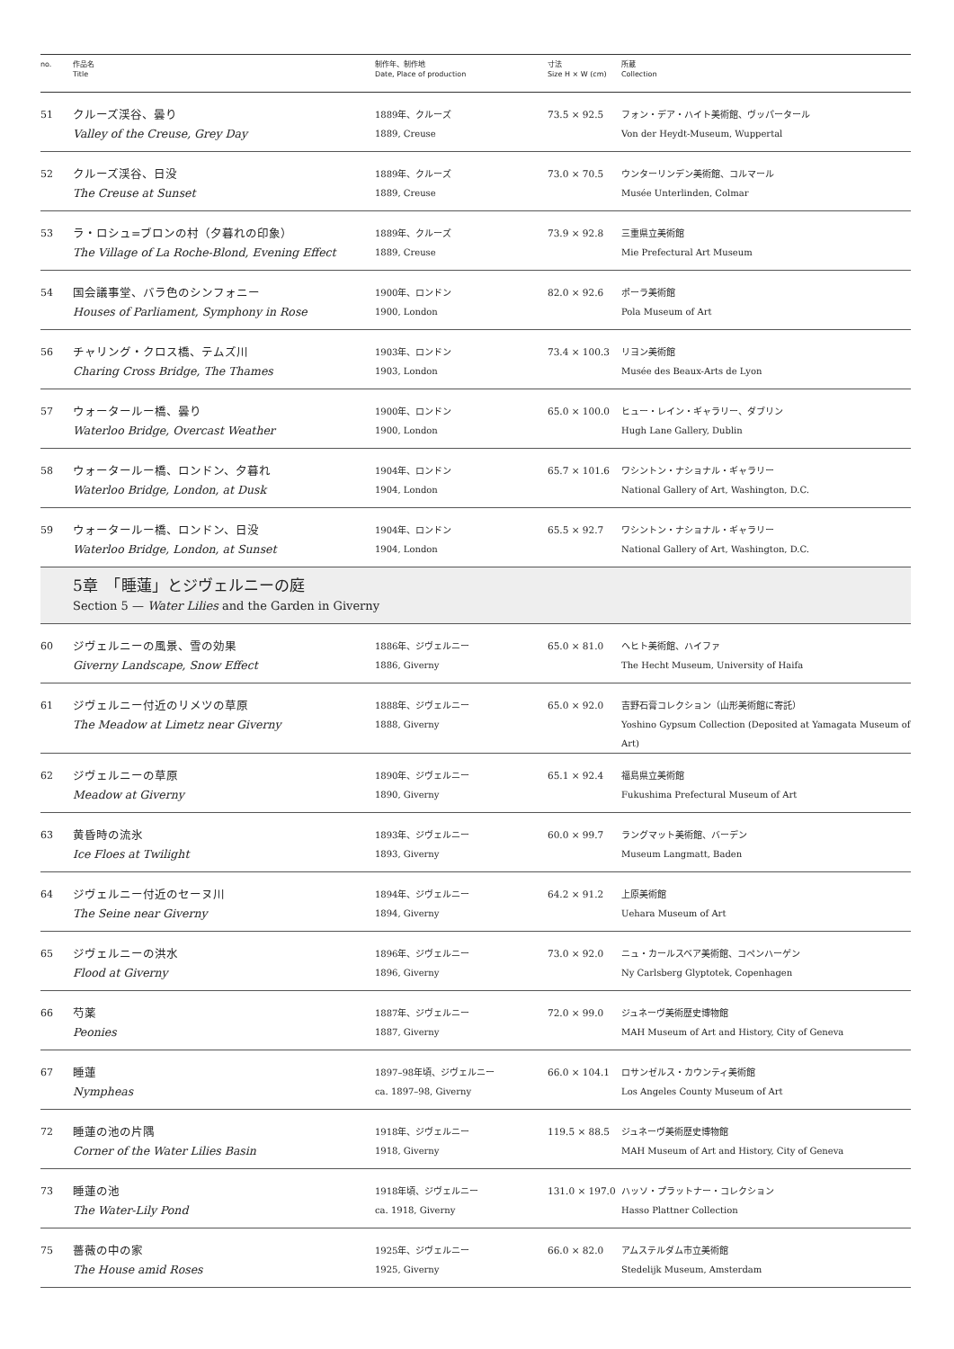| no. | 作品名 Title | 制作年、制作地 Date, Place of production | 寸法 Size H × W (cm) | 所蔵 Collection |
| --- | --- | --- | --- | --- |
| 51 | クルーズ渓谷、曇り Valley of the Creuse, Grey Day | 1889年、クルーズ 1889, Creuse | 73.5 × 92.5 | フォン・デア・ハイト美術館、ヴッパータール Von der Heydt-Museum, Wuppertal |
| 52 | クルーズ渓谷、日没 The Creuse at Sunset | 1889年、クルーズ 1889, Creuse | 73.0 × 70.5 | ウンターリンデン美術館、コルマール Musée Unterlinden, Colmar |
| 53 | ラ・ロシュ=ブロンの村（夕暮れの印象） The Village of La Roche-Blond, Evening Effect | 1889年、クルーズ 1889, Creuse | 73.9 × 92.8 | 三重県立美術館 Mie Prefectural Art Museum |
| 54 | 国会議事堂、バラ色のシンフォニー Houses of Parliament, Symphony in Rose | 1900年、ロンドン 1900, London | 82.0 × 92.6 | ポーラ美術館 Pola Museum of Art |
| 56 | チャリング・クロス橋、テムズ川 Charing Cross Bridge, The Thames | 1903年、ロンドン 1903, London | 73.4 × 100.3 | リヨン美術館 Musée des Beaux-Arts de Lyon |
| 57 | ウォータールー橋、曇り Waterloo Bridge, Overcast Weather | 1900年、ロンドン 1900, London | 65.0 × 100.0 | ヒュー・レイン・ギャラリー、ダブリン Hugh Lane Gallery, Dublin |
| 58 | ウォータールー橋、ロンドン、夕暮れ Waterloo Bridge, London, at Dusk | 1904年、ロンドン 1904, London | 65.7 × 101.6 | ワシントン・ナショナル・ギャラリー National Gallery of Art, Washington, D.C. |
| 59 | ウォータールー橋、ロンドン、日没 Waterloo Bridge, London, at Sunset | 1904年、ロンドン 1904, London | 65.5 × 92.7 | ワシントン・ナショナル・ギャラリー National Gallery of Art, Washington, D.C. |
| | 5章 「睡蓮」とジヴェルニーの庭 Section 5 — Water Lilies and the Garden in Giverny | | | |
| 60 | ジヴェルニーの風景、雪の効果 Giverny Landscape, Snow Effect | 1886年、ジヴェルニー 1886, Giverny | 65.0 × 81.0 | ヘヒト美術館、ハイファ The Hecht Museum, University of Haifa |
| 61 | ジヴェルニー付近のリメツの草原 The Meadow at Limetz near Giverny | 1888年、ジヴェルニー 1888, Giverny | 65.0 × 92.0 | 吉野石膏コレクション（山形美術館に寄託） Yoshino Gypsum Collection (Deposited at Yamagata Museum of Art) |
| 62 | ジヴェルニーの草原 Meadow at Giverny | 1890年、ジヴェルニー 1890, Giverny | 65.1 × 92.4 | 福島県立美術館 Fukushima Prefectural Museum of Art |
| 63 | 黄昏時の流氷 Ice Floes at Twilight | 1893年、ジヴェルニー 1893, Giverny | 60.0 × 99.7 | ラングマット美術館、バーデン Museum Langmatt, Baden |
| 64 | ジヴェルニー付近のセーヌ川 The Seine near Giverny | 1894年、ジヴェルニー 1894, Giverny | 64.2 × 91.2 | 上原美術館 Uehara Museum of Art |
| 65 | ジヴェルニーの洪水 Flood at Giverny | 1896年、ジヴェルニー 1896, Giverny | 73.0 × 92.0 | ニュ・カールスベア美術館、コペンハーゲン Ny Carlsberg Glyptotek, Copenhagen |
| 66 | 芍薬 Peonies | 1887年、ジヴェルニー 1887, Giverny | 72.0 × 99.0 | ジュネーヴ美術歴史博物館 MAH Museum of Art and History, City of Geneva |
| 67 | 睡蓮 Nympheas | 1897–98年頃、ジヴェルニー ca. 1897–98, Giverny | 66.0 × 104.1 | ロサンゼルス・カウンティ美術館 Los Angeles County Museum of Art |
| 72 | 睡蓮の池の片隅 Corner of the Water Lilies Basin | 1918年、ジヴェルニー 1918, Giverny | 119.5 × 88.5 | ジュネーヴ美術歴史博物館 MAH Museum of Art and History, City of Geneva |
| 73 | 睡蓮の池 The Water-Lily Pond | 1918年頃、ジヴェルニー ca. 1918, Giverny | 131.0 × 197.0 | ハッソ・プラットナー・コレクション Hasso Plattner Collection |
| 75 | 薔薇の中の家 The House amid Roses | 1925年、ジヴェルニー 1925, Giverny | 66.0 × 82.0 | アムステルダム市立美術館 Stedelijk Museum, Amsterdam |